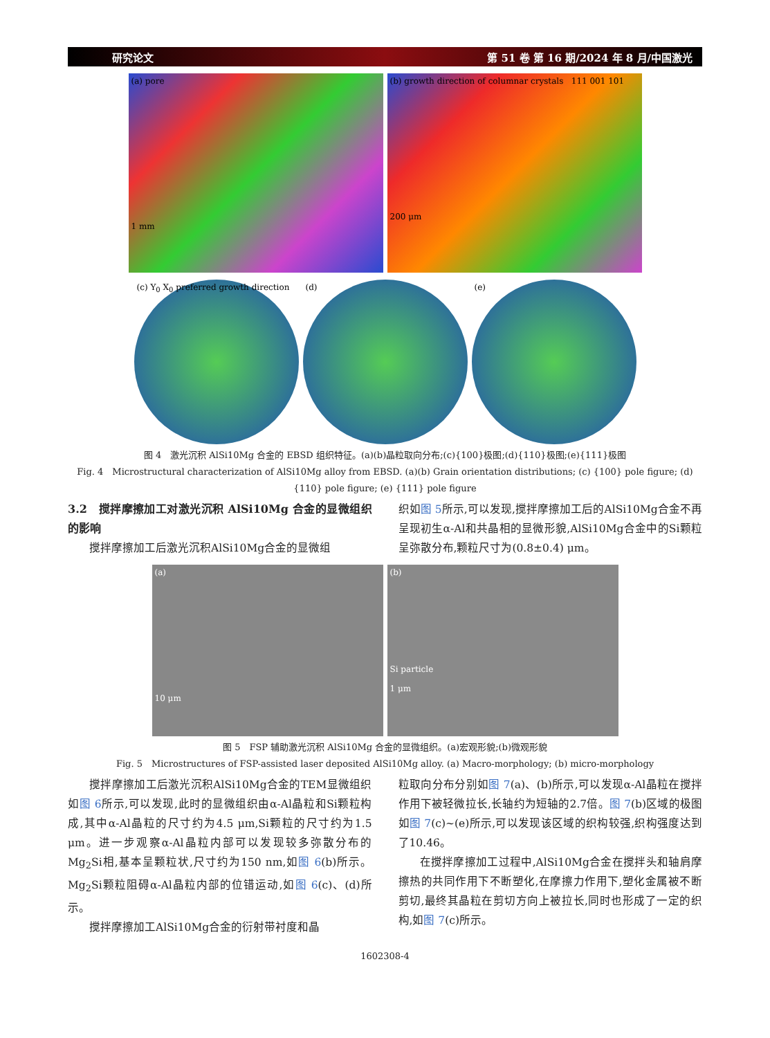研究论文 第 51 卷 第 16 期/2024 年 8 月/中国激光
(a) pore
1 mm
(b) growth direction of columnar crystals 111 001 101
200 μm
(c) Y<sub>0</sub> X<sub>0</sub> preferred growth direction
(d) (e)
图 4　激光沉积 AlSi10Mg 合金的 EBSD 组织特征。(a)(b)晶粒取向分布;(c){100}极图;(d){110}极图;(e){111}极图
Fig. 4　Microstructural characterization of AlSi10Mg alloy from EBSD. (a)(b) Grain orientation distributions; (c) {100} pole figure; (d) {110} pole figure; (e) {111} pole figure
3.2　搅拌摩擦加工对激光沉积 AlSi10Mg 合金的显微组织的影响
搅拌摩擦加工后激光沉积AlSi10Mg合金的显微组
织如图 5所示,可以发现,搅拌摩擦加工后的AlSi10Mg合金不再呈现初生α-Al和共晶相的显微形貌,AlSi10Mg合金中的Si颗粒呈弥散分布,颗粒尺寸为(0.8±0.4) μm。
(a)
10 μm
(b)
Si particle
1 μm
图 5　FSP 辅助激光沉积 AlSi10Mg 合金的显微组织。(a)宏观形貌;(b)微观形貌
Fig. 5　Microstructures of FSP-assisted laser deposited AlSi10Mg alloy. (a) Macro-morphology; (b) micro-morphology
搅拌摩擦加工后激光沉积AlSi10Mg合金的TEM显微组织如图 6所示,可以发现,此时的显微组织由α-Al晶粒和Si颗粒构成,其中α-Al晶粒的尺寸约为4.5 μm,Si颗粒的尺寸约为1.5 μm。进一步观察α-Al晶粒内部可以发现较多弥散分布的Mg<sub>2</sub>Si相,基本呈颗粒状,尺寸约为150 nm,如图 6(b)所示。Mg<sub>2</sub>Si颗粒阻碍α-Al晶粒内部的位错运动,如图 6(c)、(d)所示。
搅拌摩擦加工AlSi10Mg合金的衍射带衬度和晶
粒取向分布分别如图 7(a)、(b)所示,可以发现α-Al晶粒在搅拌作用下被轻微拉长,长轴约为短轴的2.7倍。图 7(b)区域的极图如图 7(c)~(e)所示,可以发现该区域的织构较强,织构强度达到了10.46。
在搅拌摩擦加工过程中,AlSi10Mg合金在搅拌头和轴肩摩擦热的共同作用下不断塑化,在摩擦力作用下,塑化金属被不断剪切,最终其晶粒在剪切方向上被拉长,同时也形成了一定的织构,如图 7(c)所示。
1602308-4